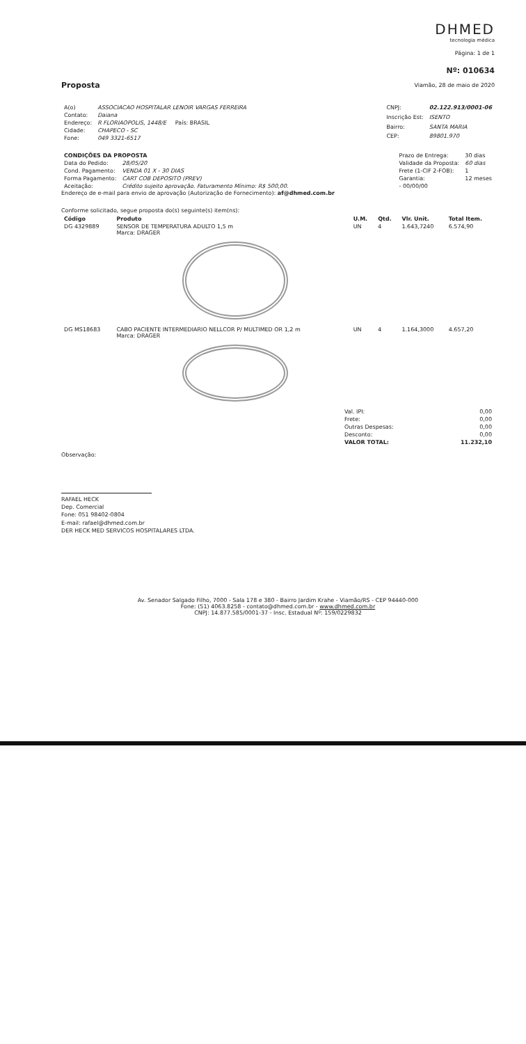DHMED
tecnologia médica
Página: 1 de 1
Nº: 010634
Proposta
Viamão, 28 de maio de 2020
| A(o) | ASSOCIACAO HOSPITALAR LENOIR VARGAS FERREIRA |
| Contato: | Daiana |
| Endereço: | R FLORIAOPOLIS, 1448/E País: BRASIL |
| Cidade: | CHAPECO - SC |
| Fone: | 049 3321-6517 |
| CNPJ: | 02.122.913/0001-06 |
| Inscrição Est: | ISENTO |
| Bairro: | SANTA MARIA |
| CEP: | 89801.970 |
| CONDIÇÕES DA PROPOSTA | |
| --- | --- |
| Data do Pedido: | 28/05/20 |
| Cond. Pagamento: | VENDA 01 X - 30 DIAS |
| Forma Pagamento: | CART COB DEPOSITO (PREV) |
| Aceitação: | Crédito sujeito aprovação. Faturamento Mínimo: R$ 500,00. |
| Prazo de Entrega: | 30 dias |
| Validade da Proposta: | 60 dias |
| Frete (1-CIF 2-FOB): | 1 |
| Garantia: | 12 meses |
| - 00/00/00 | |
Endereço de e-mail para envio de aprovação (Autorização de Fornecimento): af@dhmed.com.br
Conforme solicitado, segue proposta do(s) seguinte(s) item(ns):
| Código | Produto | U.M. | Qtd. | Vlr. Unit. | Total Item. |
| --- | --- | --- | --- | --- | --- |
| DG 4329889 | SENSOR DE TEMPERATURA ADULTO 1,5 m Marca: DRAGER | UN | 4 | 1.643,7240 | 6.574,90 |
| DG MS18683 | CABO PACIENTE INTERMEDIARIO NELLCOR P/ MULTIMED OR 1,2 m Marca: DRAGER | UN | 4 | 1.164,3000 | 4.657,20 |
| Val. IPI: | 0,00 |
| Frete: | 0,00 |
| Outras Despesas: | 0,00 |
| Desconto: | 0,00 |
| VALOR TOTAL: | 11.232,10 |
Observação:
RAFAEL HECK
Dep. Comercial
Fone: 051 98402-0804
E-mail: rafael@dhmed.com.br
DER HECK MED SERVICOS HOSPITALARES LTDA.
Av. Senador Salgado Filho, 7000 - Sala 178 e 380 - Bairro Jardim Krahe - Viamão/RS - CEP 94440-000
Fone: (51) 4063.8258 - contato@dhmed.com.br - www.dhmed.com.br
CNPJ: 14.877.585/0001-37 - Insc. Estadual Nº: 159/0229832